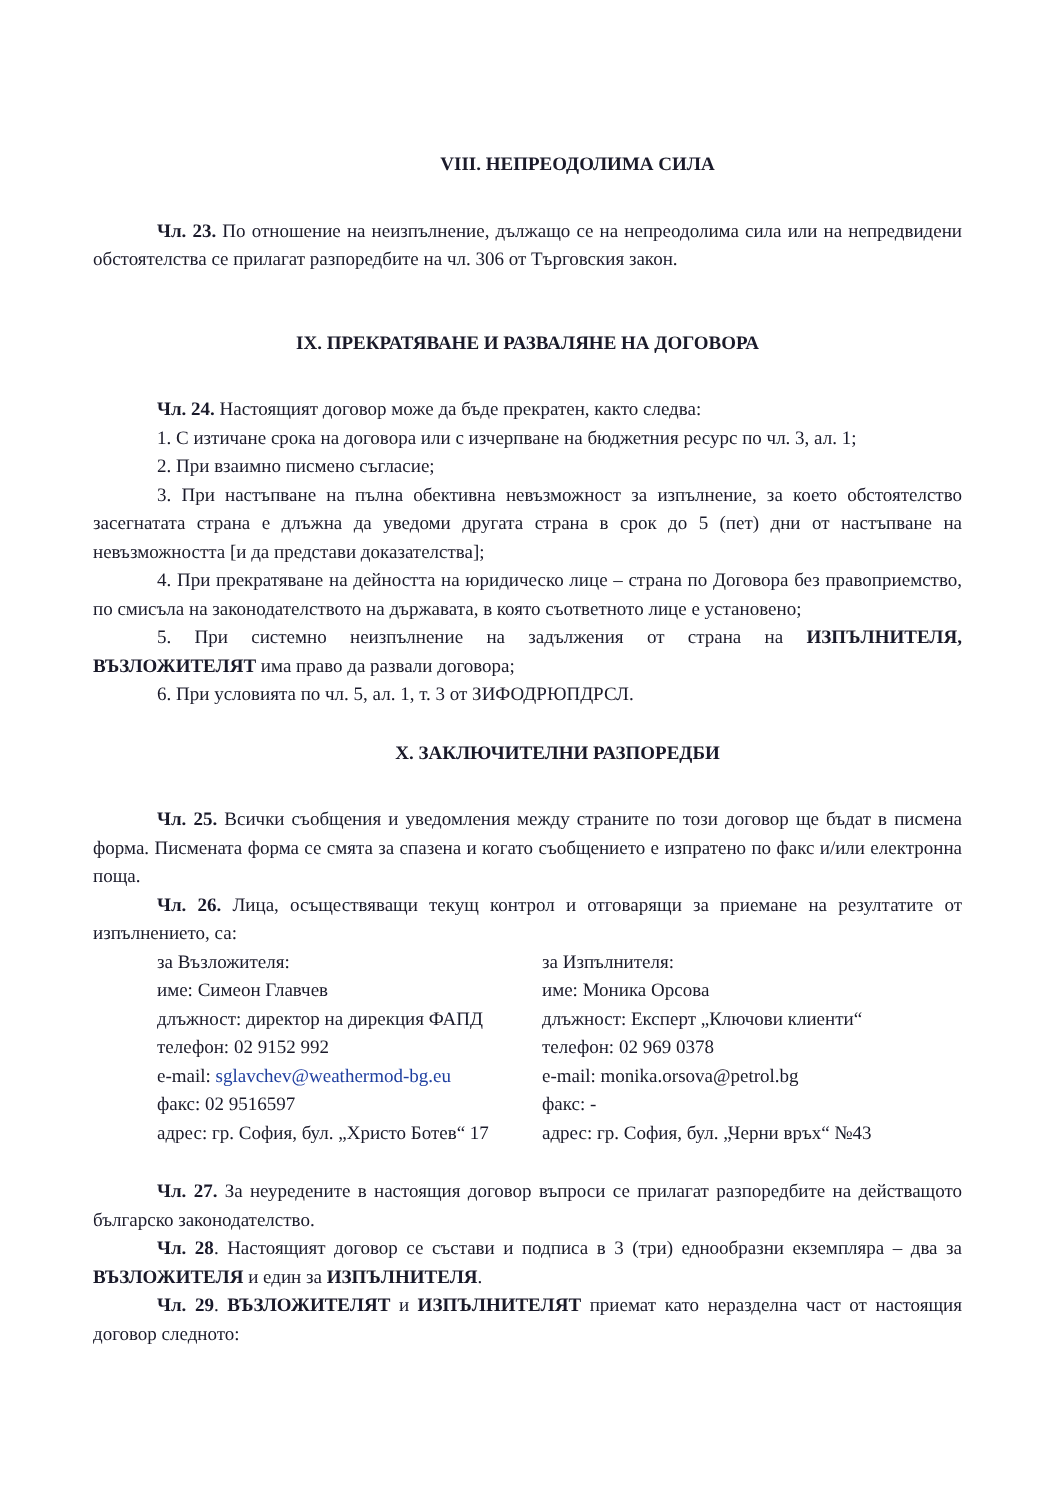VIII. НЕПРЕОДОЛИМА СИЛА
Чл. 23. По отношение на неизпълнение, дължащо се на непреодолима сила или на непредвидени обстоятелства се прилагат разпоредбите на чл. 306 от Търговския закон.
IX. ПРЕКРАТЯВАНЕ И РАЗВАЛЯНЕ НА ДОГОВОРА
Чл. 24. Настоящият договор може да бъде прекратен, както следва:
1. С изтичане срока на договора или с изчерпване на бюджетния ресурс по чл. 3, ал. 1;
2. При взаимно писмено съгласие;
3. При настъпване на пълна обективна невъзможност за изпълнение, за което обстоятелство засегнатата страна е длъжна да уведоми другата страна в срок до 5 (пет) дни от настъпване на невъзможността [и да представи доказателства];
4. При прекратяване на дейността на юридическо лице – страна по Договора без правоприемство, по смисъла на законодателството на държавата, в която съответното лице е установено;
5. При системно неизпълнение на задължения от страна на ИЗПЪЛНИТЕЛЯ, ВЪЗЛОЖИТЕЛЯТ има право да развали договора;
6. При условията по чл. 5, ал. 1, т. 3 от ЗИФОДРЮПДРСЛ.
X. ЗАКЛЮЧИТЕЛНИ РАЗПОРЕДБИ
Чл. 25. Всички съобщения и уведомления между страните по този договор ще бъдат в писмена форма. Писмената форма се смята за спазена и когато съобщението е изпратено по факс и/или електронна поща.
Чл. 26. Лица, осъществяващи текущ контрол и отговарящи за приемане на резултатите от изпълнението, са:
за Възложителя:
за Изпълнителя:
име: Симеон Главчев
име: Моника Орсова
длъжност: директор на дирекция ФАПД
длъжност: Експерт „Ключови клиенти“
телефон: 02 9152 992
телефон: 02 969 0378
e-mail: sglavchev@weathermod-bg.eu
e-mail: monika.orsova@petrol.bg
факс: 02 9516597
факс: -
адрес: гр. София, бул. „Христо Ботев“ 17
адрес: гр. София, бул. „Черни връх“ №43
Чл. 27. За неуредените в настоящия договор въпроси се прилагат разпоредбите на действащото българско законодателство.
Чл. 28. Настоящият договор се състави и подписа в 3 (три) еднообразни екземпляра – два за ВЪЗЛОЖИТЕЛЯ и един за ИЗПЪЛНИТЕЛЯ.
Чл. 29. ВЪЗЛОЖИТЕЛЯТ и ИЗПЪЛНИТЕЛЯТ приемат като неразделна част от настоящия договор следното: